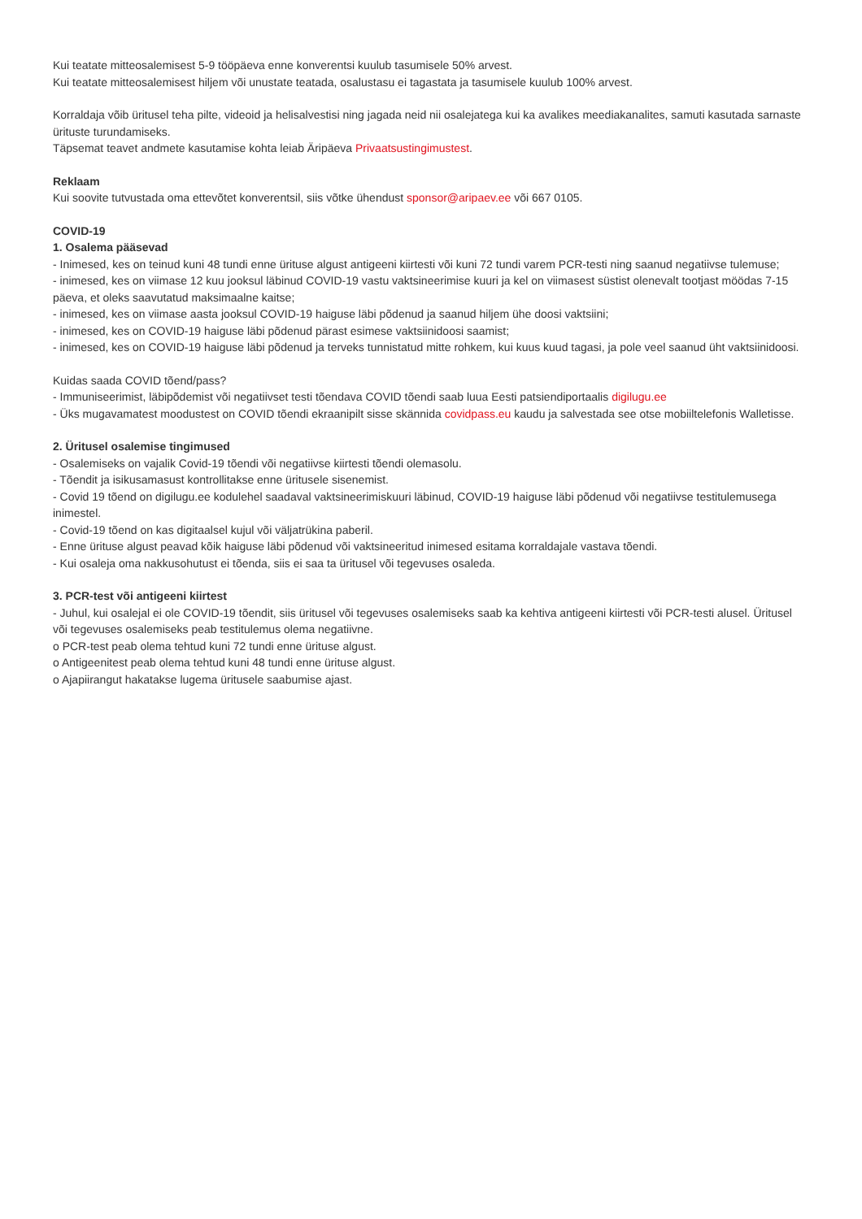Kui teatate mitteosalemisest 5-9 tööpäeva enne konverentsi kuulub tasumisele 50% arvest.
Kui teatate mitteosalemisest hiljem või unustate teatada, osalustasu ei tagastata ja tasumisele kuulub 100% arvest.
Korraldaja võib üritusel teha pilte, videoid ja helisalvestisi ning jagada neid nii osalejatega kui ka avalikes meediakanalites, samuti kasutada sarnaste ürituste turundamiseks.
Täpsemat teavet andmete kasutamise kohta leiab Äripäeva Privaatsustingimustest.
Reklaam
Kui soovite tutvustada oma ettevõtet konverentsil, siis võtke ühendust sponsor@aripaev.ee või 667 0105.
COVID-19
1. Osalema pääsevad
- Inimesed, kes on teinud kuni 48 tundi enne ürituse algust antigeeni kiirtesti või kuni 72 tundi varem PCR-testi ning saanud negatiivse tulemuse;
- inimesed, kes on viimase 12 kuu jooksul läbinud COVID-19 vastu vaktsineerimise kuuri ja kel on viimasest süstist olenevalt tootjast möödas 7-15 päeva, et oleks saavutatud maksimaalne kaitse;
- inimesed, kes on viimase aasta jooksul COVID-19 haiguse läbi põdenud ja saanud hiljem ühe doosi vaktsiini;
- inimesed, kes on COVID-19 haiguse läbi põdenud pärast esimese vaktsiinidoosi saamist;
- inimesed, kes on COVID-19 haiguse läbi põdenud ja terveks tunnistatud mitte rohkem, kui kuus kuud tagasi, ja pole veel saanud üht vaktsiinidoosi.
Kuidas saada COVID tõend/pass?
- Immuniseerimist, läbipõdemist või negatiivset testi tõendava COVID tõendi saab luua Eesti patsiendiportaalis digilugu.ee
- Üks mugavamatest moodustest on COVID tõendi ekraanipilt sisse skännida covidpass.eu kaudu ja salvestada see otse mobiiltelefonis Walletisse.
2. Üritusel osalemise tingimused
- Osalemiseks on vajalik Covid-19 tõendi või negatiivse kiirtesti tõendi olemasolu.
- Tõendit ja isikusamasust kontrollitakse enne üritusele sisenemist.
- Covid 19 tõend on digilugu.ee kodulehel saadaval vaktsineerimiskuuri läbinud, COVID-19 haiguse läbi põdenud või negatiivse testitulemusega inimestel.
- Covid-19 tõend on kas digitaalsel kujul või väljatrükina paberil.
- Enne ürituse algust peavad kõik haiguse läbi põdenud või vaktsineeritud inimesed esitama korraldajale vastava tõendi.
- Kui osaleja oma nakkusohutust ei tõenda, siis ei saa ta üritusel või tegevuses osaleda.
3. PCR-test või antigeeni kiirtest
- Juhul, kui osalejal ei ole COVID-19 tõendit, siis üritusel või tegevuses osalemiseks saab ka kehtiva antigeeni kiirtesti või PCR-testi alusel. Üritusel või tegevuses osalemiseks peab testitulemus olema negatiivne.
o PCR-test peab olema tehtud kuni 72 tundi enne ürituse algust.
o Antigeenitest peab olema tehtud kuni 48 tundi enne ürituse algust.
o Ajapiirangut hakatakse lugema üritusele saabumise ajast.